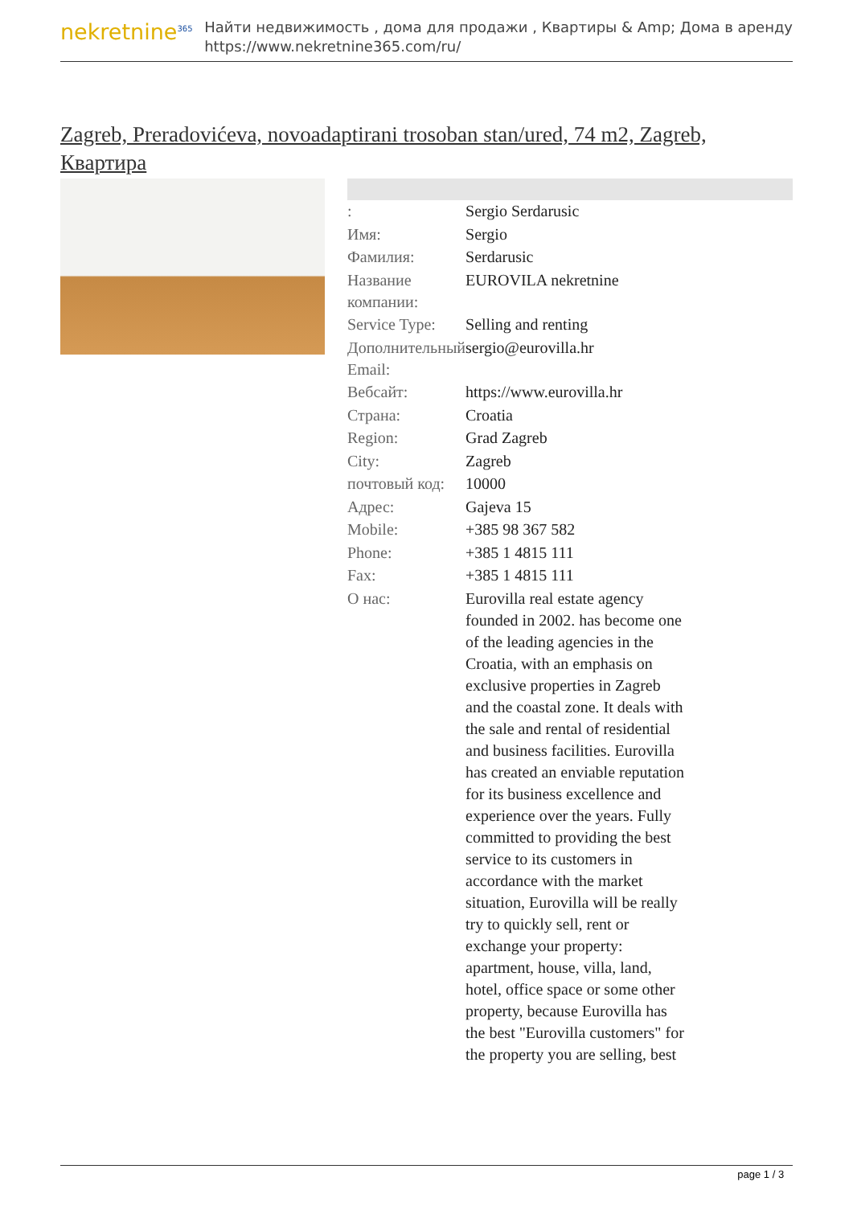nekretnine<sup>365</sup>
Найти недвижимость , дома для продажи , Квартиры & Amp; Дома в аренду
https://www.nekretnine365.com/ru/
Zagreb, Preradovićeva, novoadaptirani trosoban stan/ured, 74 m2, Zagreb, Квартира
| : | Sergio Serdarusic |
| Имя: | Sergio |
| Фамилия: | Serdarusic |
| Название компании: | EUROVILA nekretnine |
| Service Type: | Selling and renting |
| Дополнительный Email: | sergio@eurovilla.hr |
| Вебсайт: | https://www.eurovilla.hr |
| Страна: | Croatia |
| Region: | Grad Zagreb |
| City: | Zagreb |
| почтовый код: | 10000 |
| Адрес: | Gajeva 15 |
| Mobile: | +385 98 367 582 |
| Phone: | +385 1 4815 111 |
| Fax: | +385 1 4815 111 |
| О нас: | Eurovilla real estate agency founded in 2002. has become one of the leading agencies in the Croatia, with an emphasis on exclusive properties in Zagreb and the coastal zone. It deals with the sale and rental of residential and business facilities. Eurovilla has created an enviable reputation for its business excellence and experience over the years. Fully committed to providing the best service to its customers in accordance with the market situation, Eurovilla will be really try to quickly sell, rent or exchange your property: apartment, house, villa, land, hotel, office space or some other property, because Eurovilla has the best "Eurovilla customers" for the property you are selling, best |
page 1 / 3